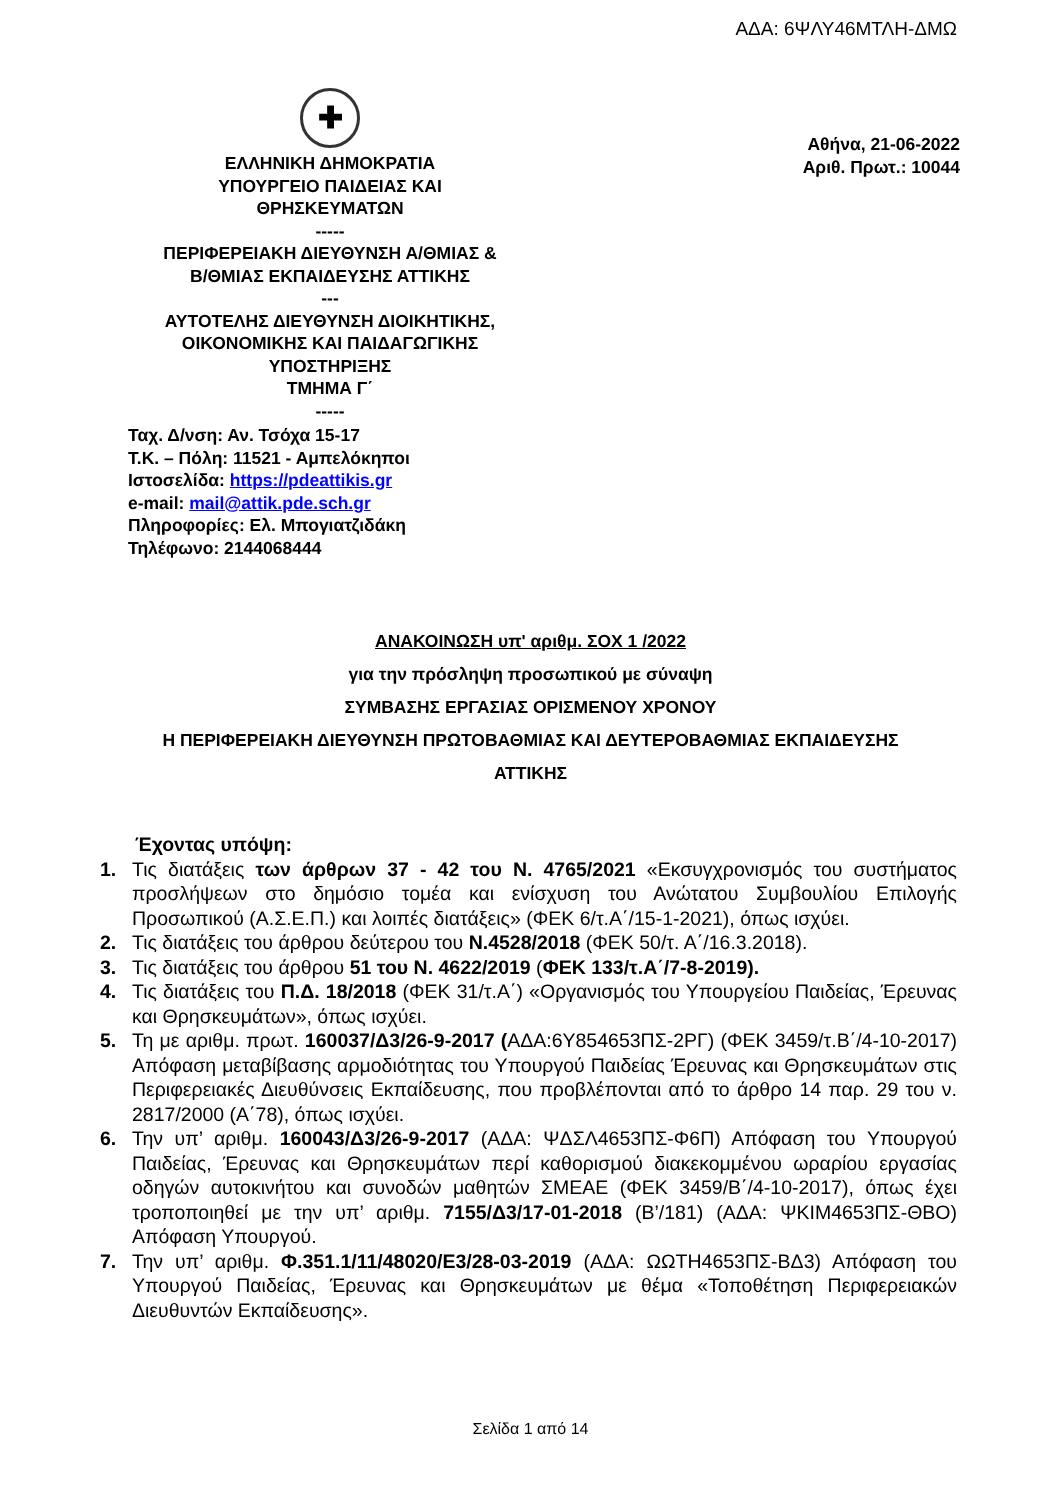ΑΔΑ: 6ΨΛΥ46ΜΤΛΗ-ΔΜΩ
✚
ΕΛΛΗΝΙΚΗ ΔΗΜΟΚΡΑΤΙΑ
ΥΠΟΥΡΓΕΙΟ ΠΑΙΔΕΙΑΣ ΚΑΙ
ΘΡΗΣΚΕΥΜΑΤΩΝ
-----
ΠΕΡΙΦΕΡΕΙΑΚΗ ΔΙΕΥΘΥΝΣΗ Α/ΘΜΙΑΣ &
Β/ΘΜΙΑΣ ΕΚΠΑΙΔΕΥΣΗΣ ΑΤΤΙΚΗΣ
---
ΑΥΤΟΤΕΛΗΣ ΔΙΕΥΘΥΝΣΗ ΔΙΟΙΚΗΤΙΚΗΣ,
ΟΙΚΟΝΟΜΙΚΗΣ ΚΑΙ ΠΑΙΔΑΓΩΓΙΚΗΣ
ΥΠΟΣΤΗΡΙΞΗΣ
ΤΜΗΜΑ Γ΄
-----
Ταχ. Δ/νση: Αν. Τσόχα 15-17
Τ.Κ. – Πόλη: 11521 - Αμπελόκηποι
Ιστοσελίδα: https://pdeattikis.gr
e-mail: mail@attik.pde.sch.gr
Πληροφορίες: Ελ. Μπογιατζιδάκη
Τηλέφωνο: 2144068444
Αθήνα, 21-06-2022
Αριθ. Πρωτ.: 10044
ΑΝΑΚΟΙΝΩΣΗ υπ' αριθμ. ΣΟΧ 1 /2022
για την πρόσληψη προσωπικού με σύναψη
ΣΥΜΒΑΣΗΣ ΕΡΓΑΣΙΑΣ ΟΡΙΣΜΕΝΟΥ ΧΡΟΝΟΥ
Η ΠΕΡΙΦΕΡΕΙΑΚΗ ΔΙΕΥΘΥΝΣΗ ΠΡΩΤΟΒΑΘΜΙΑΣ ΚΑΙ ΔΕΥΤΕΡΟΒΑΘΜΙΑΣ ΕΚΠΑΙΔΕΥΣΗΣ
ΑΤΤΙΚΗΣ
Έχοντας υπόψη:
1. Τις διατάξεις των άρθρων 37 - 42 του Ν. 4765/2021 «Εκσυγχρονισμός του συστήματος προσλήψεων στο δημόσιο τομέα και ενίσχυση του Ανώτατου Συμβουλίου Επιλογής Προσωπικού (Α.Σ.Ε.Π.) και λοιπές διατάξεις» (ΦΕΚ 6/τ.Α΄/15-1-2021), όπως ισχύει.
2. Τις διατάξεις του άρθρου δεύτερου του Ν.4528/2018 (ΦΕΚ 50/τ. Α΄/16.3.2018).
3. Τις διατάξεις του άρθρου 51 του Ν. 4622/2019 (ΦΕΚ 133/τ.Α΄/7-8-2019).
4. Τις διατάξεις του Π.Δ. 18/2018 (ΦΕΚ 31/τ.Α΄) «Οργανισμός του Υπουργείου Παιδείας, Έρευνας και Θρησκευμάτων», όπως ισχύει.
5. Τη με αριθμ. πρωτ. 160037/Δ3/26-9-2017 (ΑΔΑ:6Υ854653ΠΣ-2ΡΓ) (ΦΕΚ 3459/τ.Β΄/4-10-2017) Απόφαση μεταβίβασης αρμοδιότητας του Υπουργού Παιδείας Έρευνας και Θρησκευμάτων στις Περιφερειακές Διευθύνσεις Εκπαίδευσης, που προβλέπονται από το άρθρο 14 παρ. 29 του ν. 2817/2000 (Α΄78), όπως ισχύει.
6. Την υπ’ αριθμ. 160043/Δ3/26-9-2017 (ΑΔΑ: ΨΔΣΛ4653ΠΣ-Φ6Π) Απόφαση του Υπουργού Παιδείας, Έρευνας και Θρησκευμάτων περί καθορισμού διακεκομμένου ωραρίου εργασίας οδηγών αυτοκινήτου και συνοδών μαθητών ΣΜΕΑΕ (ΦΕΚ 3459/Β΄/4-10-2017), όπως έχει τροποποιηθεί με την υπ’ αριθμ. 7155/Δ3/17-01-2018 (Β’/181) (ΑΔΑ: ΨΚΙΜ4653ΠΣ-ΘΒΟ) Απόφαση Υπουργού.
7. Την υπ’ αριθμ. Φ.351.1/11/48020/Ε3/28-03-2019 (ΑΔΑ: ΩΩΤΗ4653ΠΣ-ΒΔ3) Απόφαση του Υπουργού Παιδείας, Έρευνας και Θρησκευμάτων με θέμα «Τοποθέτηση Περιφερειακών Διευθυντών Εκπαίδευσης».
Σελίδα 1 από 14